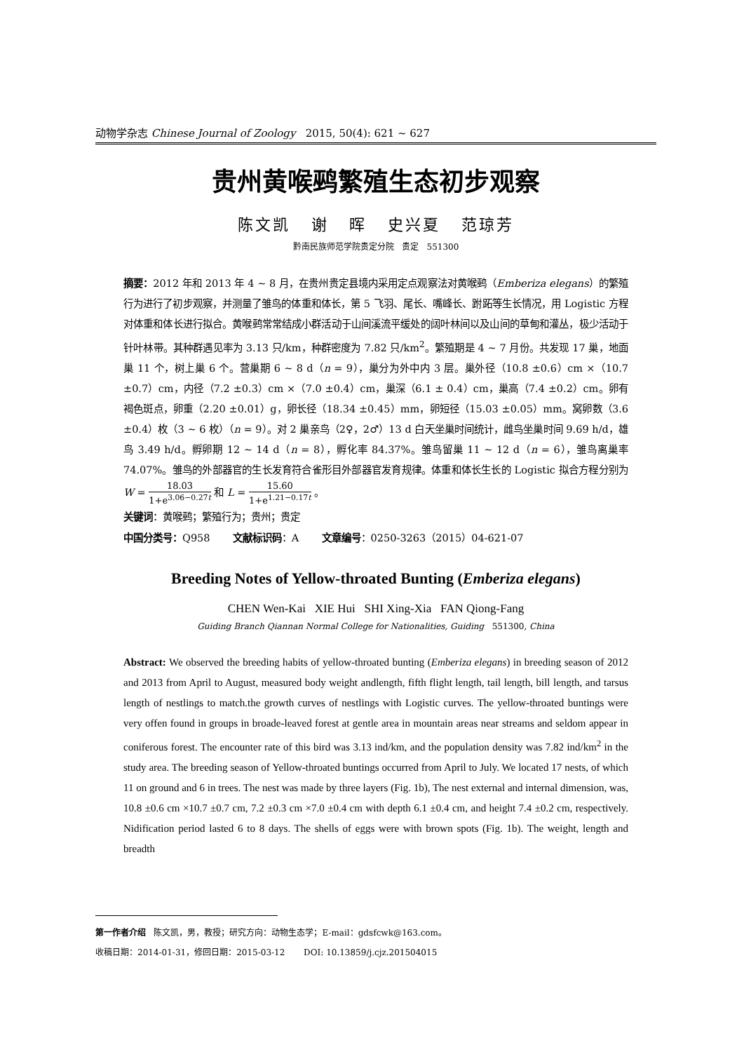动物学杂志 Chinese Journal of Zoology 2015, 50(4): 621 ~ 627
贵州黄喉鹀繁殖生态初步观察
陈文凯 谢 晖 史兴夏 范琼芳
黔南民族师范学院贵定分院 贵定 551300
摘要：2012 年和 2013 年 4 ~ 8 月，在贵州贵定县境内采用定点观察法对黄喉鹀（Emberiza elegans）的繁殖行为进行了初步观察，并测量了雏鸟的体重和体长，第 5 飞羽、尾长、嘴峰长、跗跖等生长情况，用 Logistic 方程对体重和体长进行拟合。黄喉鹀常常结成小群活动于山间溪流平缓处的阔叶林间以及山间的草甸和灌丛，极少活动于针叶林带。其种群遇见率为 3.13 只/km，种群密度为 7.82 只/km<sup>2</sup>。繁殖期是 4 ~ 7 月份。共发现 17 巢，地面巢 11 个，树上巢 6 个。营巢期 6 ~ 8 d（n = 9），巢分为外中内 3 层。巢外径（10.8 ±0.6）cm ×（10.7 ±0.7）cm，内径（7.2 ±0.3）cm ×（7.0 ±0.4）cm，巢深（6.1 ± 0.4）cm，巢高（7.4 ±0.2）cm。卵有褐色斑点，卵重（2.20 ±0.01）g，卵长径（18.34 ±0.45）mm，卵短径（15.03 ±0.05）mm。窝卵数（3.6 ±0.4）枚（3 ~ 6 枚）（n = 9）。对 2 巢亲鸟（2♀，2♂）13 d 白天坐巢时间统计，雌鸟坐巢时间 9.69 h/d，雄鸟 3.49 h/d。孵卵期 12 ~ 14 d（n = 8），孵化率 84.37%。雏鸟留巢 11 ~ 12 d（n = 6），雏鸟离巢率 74.07%。雏鸟的外部器官的生长发育符合雀形目外部器官发育规律。体重和体长生长的 Logistic 拟合方程分别为 W = 18.03 1+e<sup>3.06−0.27t</sup> 和 L = 15.60 1+e<sup>1.21−0.17t</sup> 。
关键词：黄喉鹀；繁殖行为；贵州；贵定
中国分类号：Q958 文献标识码：A 文章编号：0250-3263（2015）04-621-07
Breeding Notes of Yellow-throated Bunting (Emberiza elegans)
CHEN Wen-Kai XIE Hui SHI Xing-Xia FAN Qiong-Fang
Guiding Branch Qiannan Normal College for Nationalities, Guiding 551300, China
Abstract: We observed the breeding habits of yellow-throated bunting (Emberiza elegans) in breeding season of 2012 and 2013 from April to August, measured body weight andlength, fifth flight length, tail length, bill length, and tarsus length of nestlings to match.the growth curves of nestlings with Logistic curves. The yellow-throated buntings were very offen found in groups in broade-leaved forest at gentle area in mountain areas near streams and seldom appear in coniferous forest. The encounter rate of this bird was 3.13 ind/km, and the population density was 7.82 ind/km<sup>2</sup> in the study area. The breeding season of Yellow-throated buntings occurred from April to July. We located 17 nests, of which 11 on ground and 6 in trees. The nest was made by three layers (Fig. 1b), The nest external and internal dimension, was, 10.8 ±0.6 cm ×10.7 ±0.7 cm, 7.2 ±0.3 cm ×7.0 ±0.4 cm with depth 6.1 ±0.4 cm, and height 7.4 ±0.2 cm, respectively. Nidification period lasted 6 to 8 days. The shells of eggs were with brown spots (Fig. 1b). The weight, length and breadth
第一作者介绍 陈文凯，男，教授；研究方向：动物生态学；E-mail：gdsfcwk@163.com。
收稿日期：2014-01-31，修回日期：2015-03-12 DOI: 10.13859/j.cjz.201504015